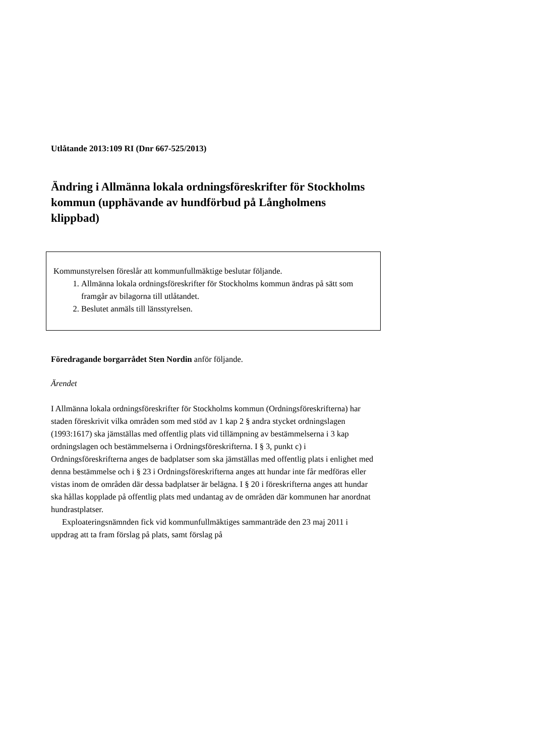Utlåtande 2013:109 RI (Dnr 667-525/2013)
Ändring i Allmänna lokala ordningsföreskrifter för Stockholms kommun (upphävande av hundförbud på Långholmens klippbad)
Kommunstyrelsen föreslår att kommunfullmäktige beslutar följande.
1. Allmänna lokala ordningsföreskrifter för Stockholms kommun ändras på sätt som framgår av bilagorna till utlåtandet.
2. Beslutet anmäls till länsstyrelsen.
Föredragande borgarrådet Sten Nordin anför följande.
Ärendet
I Allmänna lokala ordningsföreskrifter för Stockholms kommun (Ordningsföreskrifterna) har staden föreskrivit vilka områden som med stöd av 1 kap 2 § andra stycket ordningslagen (1993:1617) ska jämställas med offentlig plats vid tillämpning av bestämmelserna i 3 kap ordningslagen och bestämmelserna i Ordningsföreskrifterna. I § 3, punkt c) i Ordningsföreskrifterna anges de badplatser som ska jämställas med offentlig plats i enlighet med denna bestämmelse och i § 23 i Ordningsföreskrifterna anges att hundar inte får medföras eller vistas inom de områden där dessa badplatser är belägna. I § 20 i föreskrifterna anges att hundar ska hållas kopplade på offentlig plats med undantag av de områden där kommunen har anordnat hundrastplatser.
Exploateringsnämnden fick vid kommunfullmäktiges sammanträde den 23 maj 2011 i uppdrag att ta fram förslag på plats, samt förslag på